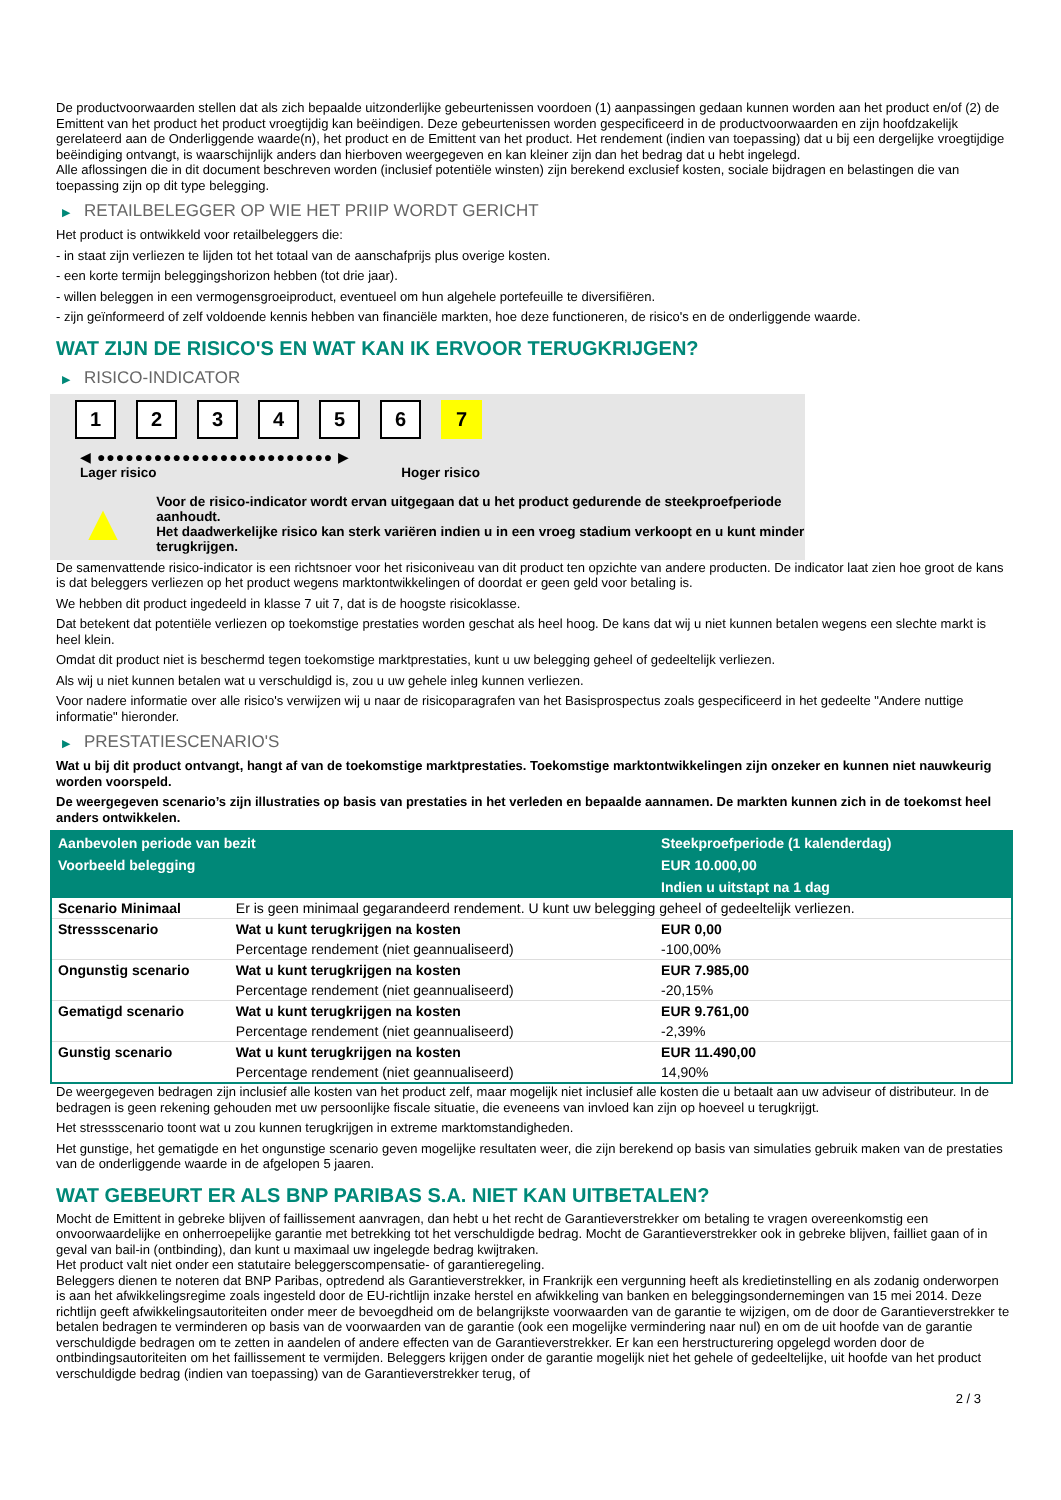De productvoorwaarden stellen dat als zich bepaalde uitzonderlijke gebeurtenissen voordoen (1) aanpassingen gedaan kunnen worden aan het product en/of (2) de Emittent van het product het product vroegtijdig kan beëindigen. Deze gebeurtenissen worden gespecificeerd in de productvoorwaarden en zijn hoofdzakelijk gerelateerd aan de Onderliggende waarde(n), het product en de Emittent van het product. Het rendement (indien van toepassing) dat u bij een dergelijke vroegtijdige beëindiging ontvangt, is waarschijnlijk anders dan hierboven weergegeven en kan kleiner zijn dan het bedrag dat u hebt ingelegd.
Alle aflossingen die in dit document beschreven worden (inclusief potentiële winsten) zijn berekend exclusief kosten, sociale bijdragen en belastingen die van toepassing zijn op dit type belegging.
▶ RETAILBELEGGER OP WIE HET PRIIP WORDT GERICHT
Het product is ontwikkeld voor retailbeleggers die:
- in staat zijn verliezen te lijden tot het totaal van de aanschafprijs plus overige kosten.
- een korte termijn beleggingshorizon hebben (tot drie jaar).
- willen beleggen in een vermogensgroeiproduct, eventueel om hun algehele portefeuille te diversifiëren.
- zijn geïnformeerd of zelf voldoende kennis hebben van financiële markten, hoe deze functioneren, de risico's en de onderliggende waarde.
WAT ZIJN DE RISICO'S EN WAT KAN IK ERVOOR TERUGKRIJGEN?
▶ RISICO-INDICATOR
1 2 3 4 5 6 7
◀ ●●●●●●●●●●●●●●●●●●●●●●●●● ▶
Lager risico Hoger risico
▲
Voor de risico-indicator wordt ervan uitgegaan dat u het product gedurende de steekproefperiode aanhoudt.
Het daadwerkelijke risico kan sterk variëren indien u in een vroeg stadium verkoopt en u kunt minder terugkrijgen.
De samenvattende risico-indicator is een richtsnoer voor het risiconiveau van dit product ten opzichte van andere producten. De indicator laat zien hoe groot de kans is dat beleggers verliezen op het product wegens marktontwikkelingen of doordat er geen geld voor betaling is.
We hebben dit product ingedeeld in klasse 7 uit 7, dat is de hoogste risicoklasse.
Dat betekent dat potentiële verliezen op toekomstige prestaties worden geschat als heel hoog. De kans dat wij u niet kunnen betalen wegens een slechte markt is heel klein.
Omdat dit product niet is beschermd tegen toekomstige marktprestaties, kunt u uw belegging geheel of gedeeltelijk verliezen.
Als wij u niet kunnen betalen wat u verschuldigd is, zou u uw gehele inleg kunnen verliezen.
Voor nadere informatie over alle risico's verwijzen wij u naar de risicoparagrafen van het Basisprospectus zoals gespecificeerd in het gedeelte "Andere nuttige informatie" hieronder.
▶ PRESTATIESCENARIO'S
Wat u bij dit product ontvangt, hangt af van de toekomstige marktprestaties. Toekomstige marktontwikkelingen zijn onzeker en kunnen niet nauwkeurig worden voorspeld.
De weergegeven scenario’s zijn illustraties op basis van prestaties in het verleden en bepaalde aannamen. De markten kunnen zich in de toekomst heel anders ontwikkelen.
| Aanbevolen periode van bezit | | Steekproefperiode (1 kalenderdag) |
| --- | --- | --- |
| Voorbeeld belegging | | EUR 10.000,00 |
| | | Indien u uitstapt na 1 dag |
| Scenario Minimaal | Er is geen minimaal gegarandeerd rendement. U kunt uw belegging geheel of gedeeltelijk verliezen. | |
| Stressscenario | Wat u kunt terugkrijgen na kosten | EUR 0,00 |
| | Percentage rendement (niet geannualiseerd) | -100,00% |
| Ongunstig scenario | Wat u kunt terugkrijgen na kosten | EUR 7.985,00 |
| | Percentage rendement (niet geannualiseerd) | -20,15% |
| Gematigd scenario | Wat u kunt terugkrijgen na kosten | EUR 9.761,00 |
| | Percentage rendement (niet geannualiseerd) | -2,39% |
| Gunstig scenario | Wat u kunt terugkrijgen na kosten | EUR 11.490,00 |
| | Percentage rendement (niet geannualiseerd) | 14,90% |
De weergegeven bedragen zijn inclusief alle kosten van het product zelf, maar mogelijk niet inclusief alle kosten die u betaalt aan uw adviseur of distributeur. In de bedragen is geen rekening gehouden met uw persoonlijke fiscale situatie, die eveneens van invloed kan zijn op hoeveel u terugkrijgt.
Het stressscenario toont wat u zou kunnen terugkrijgen in extreme marktomstandigheden.
Het gunstige, het gematigde en het ongunstige scenario geven mogelijke resultaten weer, die zijn berekend op basis van simulaties gebruik maken van de prestaties van de onderliggende waarde in de afgelopen 5 jaaren.
WAT GEBEURT ER ALS BNP PARIBAS S.A. NIET KAN UITBETALEN?
Mocht de Emittent in gebreke blijven of faillissement aanvragen, dan hebt u het recht de Garantieverstrekker om betaling te vragen overeenkomstig een onvoorwaardelijke en onherroepelijke garantie met betrekking tot het verschuldigde bedrag. Mocht de Garantieverstrekker ook in gebreke blijven, failliet gaan of in geval van bail-in (ontbinding), dan kunt u maximaal uw ingelegde bedrag kwijtraken.
Het product valt niet onder een statutaire beleggerscompensatie- of garantieregeling.
Beleggers dienen te noteren dat BNP Paribas, optredend als Garantieverstrekker, in Frankrijk een vergunning heeft als kredietinstelling en als zodanig onderworpen is aan het afwikkelingsregime zoals ingesteld door de EU-richtlijn inzake herstel en afwikkeling van banken en beleggingsondernemingen van 15 mei 2014. Deze richtlijn geeft afwikkelingsautoriteiten onder meer de bevoegdheid om de belangrijkste voorwaarden van de garantie te wijzigen, om de door de Garantieverstrekker te betalen bedragen te verminderen op basis van de voorwaarden van de garantie (ook een mogelijke vermindering naar nul) en om de uit hoofde van de garantie verschuldigde bedragen om te zetten in aandelen of andere effecten van de Garantieverstrekker. Er kan een herstructurering opgelegd worden door de ontbindingsautoriteiten om het faillissement te vermijden. Beleggers krijgen onder de garantie mogelijk niet het gehele of gedeeltelijke, uit hoofde van het product verschuldigde bedrag (indien van toepassing) van de Garantieverstrekker terug, of
2 / 3